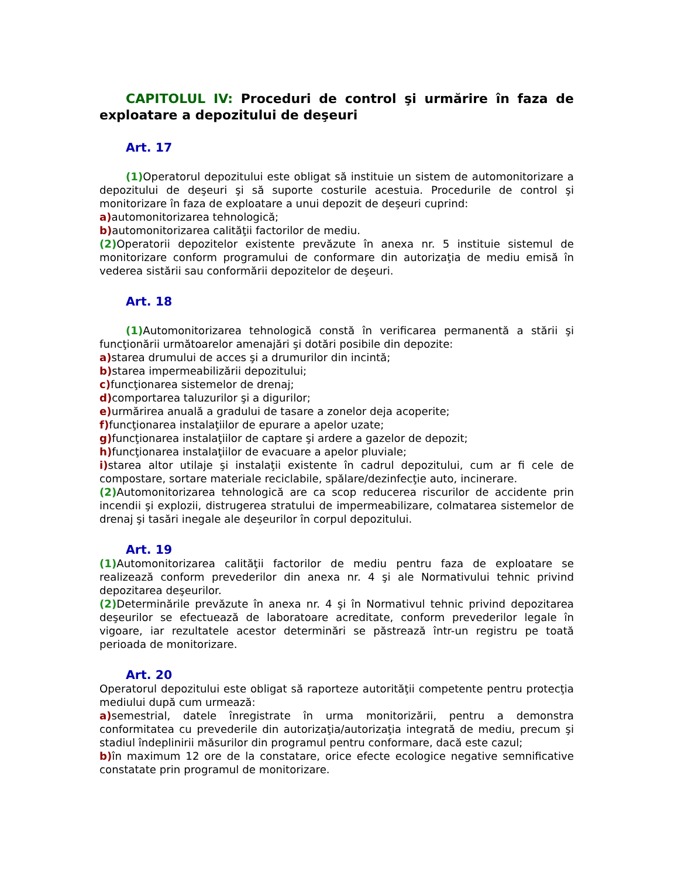CAPITOLUL IV: Proceduri de control şi urmărire în faza de exploatare a depozitului de deşeuri
Art. 17
(1) Operatorul depozitului este obligat să instituie un sistem de automonitorizare a depozitului de deşeuri şi să suporte costurile acestuia. Procedurile de control şi monitorizare în faza de exploatare a unui depozit de deşeuri cuprind:
a) automonitorizarea tehnologică;
b) automonitorizarea calităţii factorilor de mediu.
(2) Operatorii depozitelor existente prevăzute în anexa nr. 5 instituie sistemul de monitorizare conform programului de conformare din autorizaţia de mediu emisă în vederea sistării sau conformării depozitelor de deşeuri.
Art. 18
(1) Automonitorizarea tehnologică constă în verificarea permanentă a stării şi funcţionării următoarelor amenajări şi dotări posibile din depozite:
a) starea drumului de acces şi a drumurilor din incintă;
b) starea impermeabilizării depozitului;
c) funcţionarea sistemelor de drenaj;
d) comportarea taluzurilor şi a digurilor;
e) urmărirea anuală a gradului de tasare a zonelor deja acoperite;
f) funcţionarea instalaţiilor de epurare a apelor uzate;
g) funcţionarea instalaţiilor de captare şi ardere a gazelor de depozit;
h) funcţionarea instalaţiilor de evacuare a apelor pluviale;
i) starea altor utilaje şi instalaţii existente în cadrul depozitului, cum ar fi cele de compostare, sortare materiale reciclabile, spălare/dezinfecţie auto, incinerare.
(2) Automonitorizarea tehnologică are ca scop reducerea riscurilor de accidente prin incendii şi explozii, distrugerea stratului de impermeabilizare, colmatarea sistemelor de drenaj şi tasări inegale ale deşeurilor în corpul depozitului.
Art. 19
(1) Automonitorizarea calităţii factorilor de mediu pentru faza de exploatare se realizează conform prevederilor din anexa nr. 4 şi ale Normativului tehnic privind depozitarea deşeurilor.
(2) Determinările prevăzute în anexa nr. 4 şi în Normativul tehnic privind depozitarea deşeurilor se efectuează de laboratoare acreditate, conform prevederilor legale în vigoare, iar rezultatele acestor determinări se păstrează într-un registru pe toată perioada de monitorizare.
Art. 20
Operatorul depozitului este obligat să raporteze autorităţii competente pentru protecţia mediului după cum urmează:
a) semestrial, datele înregistrate în urma monitorizării, pentru a demonstra conformitatea cu prevederile din autorizaţia/autorizaţia integrată de mediu, precum şi stadiul îndeplinirii măsurilor din programul pentru conformare, dacă este cazul;
b) în maximum 12 ore de la constatare, orice efecte ecologice negative semnificative constatate prin programul de monitorizare.